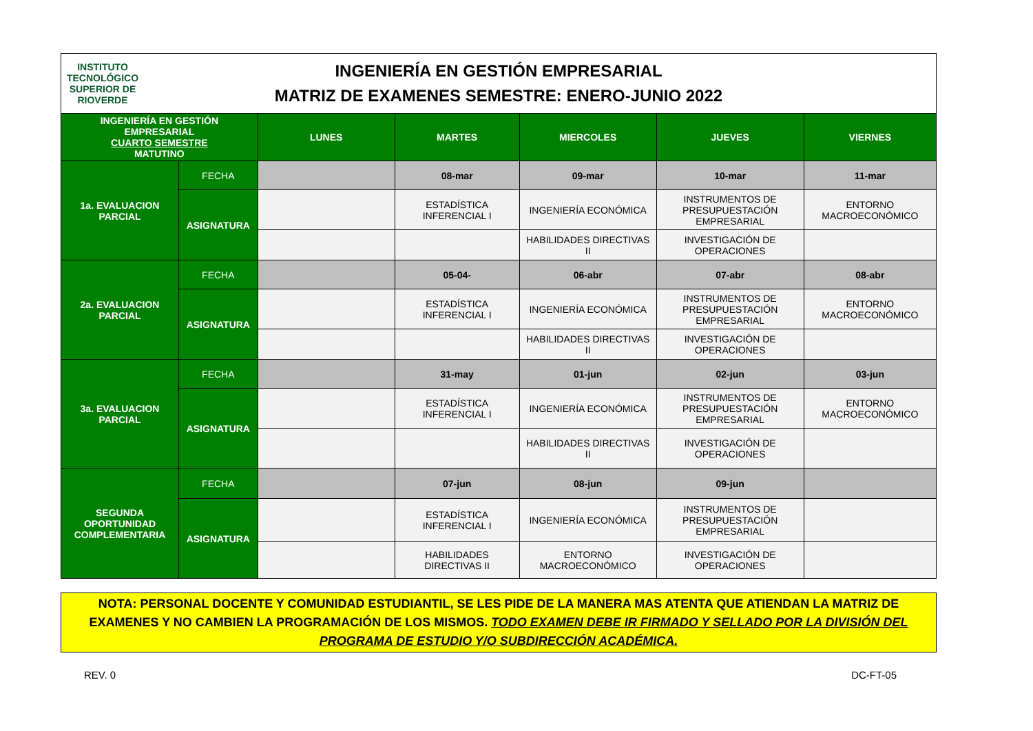INSTITUTO TECNOLÓGICO SUPERIOR DE
RIOVERDE
INGENIERÍA EN GESTIÓN EMPRESARIAL
MATRIZ DE EXAMENES SEMESTRE: ENERO-JUNIO 2022
| INGENIERÍA EN GESTIÓN EMPRESARIAL CUARTO SEMESTRE MATUTINO | | LUNES | MARTES | MIERCOLES | JUEVES | VIERNES |
| 1a. EVALUACION PARCIAL | FECHA | | 08-mar | 09-mar | 10-mar | 11-mar |
| | ASIGNATURA | | ESTADÍSTICA INFERENCIAL I | INGENIERÍA ECONÓMICA | INSTRUMENTOS DE PRESUPUESTACIÓN EMPRESARIAL | ENTORNO MACROECONÓMICO |
| | | | | HABILIDADES DIRECTIVAS II | INVESTIGACIÓN DE OPERACIONES | |
| 2a. EVALUACION PARCIAL | FECHA | | 05-04- | 06-abr | 07-abr | 08-abr |
| | ASIGNATURA | | ESTADÍSTICA INFERENCIAL I | INGENIERÍA ECONÓMICA | INSTRUMENTOS DE PRESUPUESTACIÓN EMPRESARIAL | ENTORNO MACROECONÓMICO |
| | | | | HABILIDADES DIRECTIVAS II | INVESTIGACIÓN DE OPERACIONES | |
| 3a. EVALUACION PARCIAL | FECHA | | 31-may | 01-jun | 02-jun | 03-jun |
| | ASIGNATURA | | ESTADÍSTICA INFERENCIAL I | INGENIERÍA ECONÓMICA | INSTRUMENTOS DE PRESUPUESTACIÓN EMPRESARIAL | ENTORNO MACROECONÓMICO |
| | | | | HABILIDADES DIRECTIVAS II | INVESTIGACIÓN DE OPERACIONES | |
| SEGUNDA OPORTUNIDAD COMPLEMENTARIA | FECHA | | 07-jun | 08-jun | 09-jun | |
| | ASIGNATURA | | ESTADÍSTICA INFERENCIAL I | INGENIERÍA ECONÓMICA | INSTRUMENTOS DE PRESUPUESTACIÓN EMPRESARIAL | |
| | | | HABILIDADES DIRECTIVAS II | ENTORNO MACROECONÓMICO | INVESTIGACIÓN DE OPERACIONES | |
NOTA: PERSONAL DOCENTE Y COMUNIDAD ESTUDIANTIL, SE LES PIDE DE LA MANERA MAS ATENTA QUE ATIENDAN LA MATRIZ DE EXAMENES Y NO CAMBIEN LA PROGRAMACIÓN DE LOS MISMOS. TODO EXAMEN DEBE IR FIRMADO Y SELLADO POR LA DIVISIÓN DEL PROGRAMA DE ESTUDIO Y/O SUBDIRECCIÓN ACADÉMICA.
REV. 0 DC-FT-05